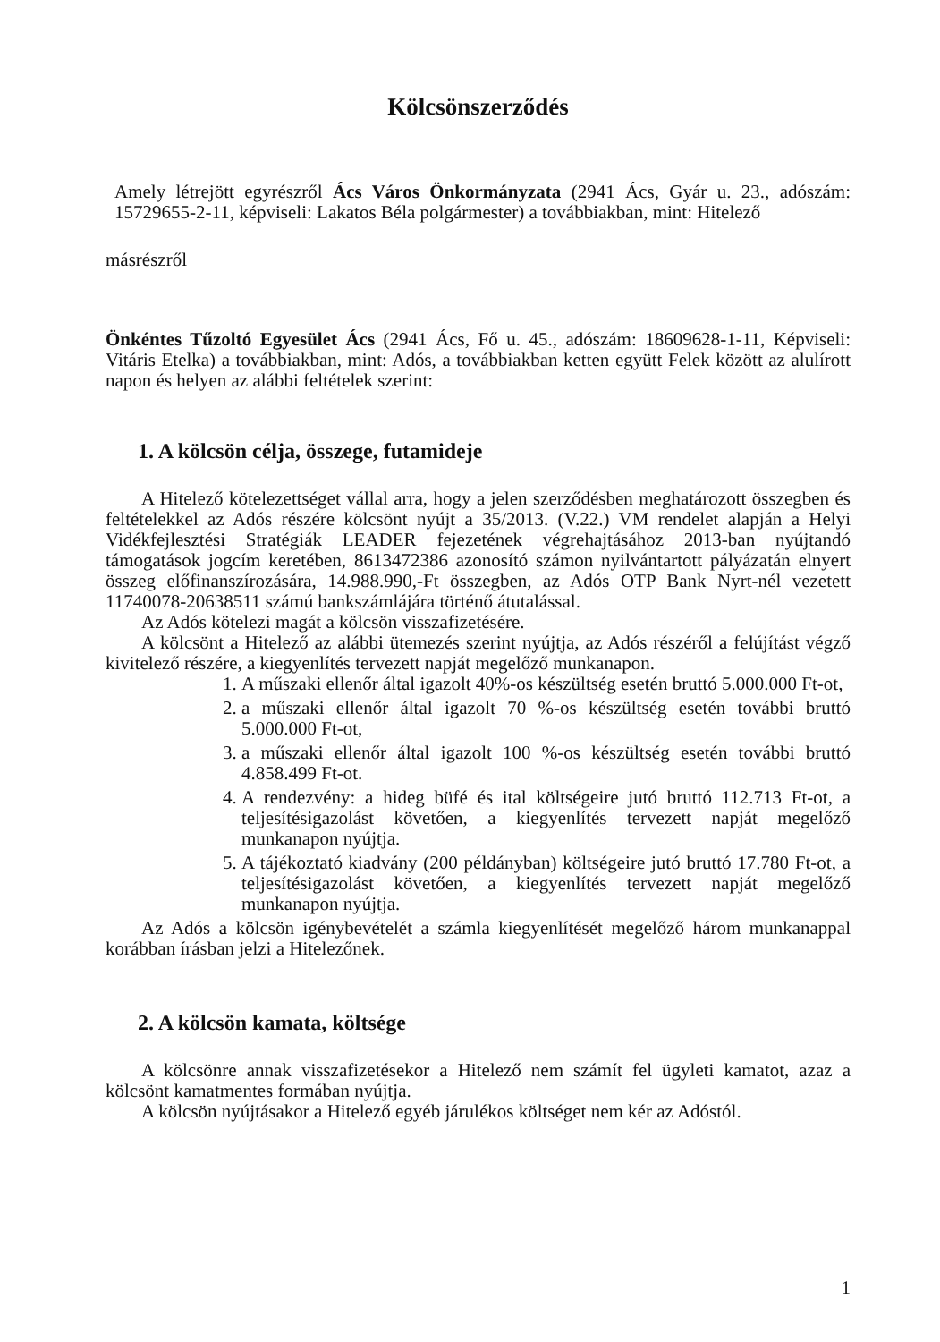Kölcsönszerződés
Amely létrejött egyrészről Ács Város Önkormányzata (2941 Ács, Gyár u. 23., adószám: 15729655-2-11, képviseli: Lakatos Béla polgármester) a továbbiakban, mint: Hitelező
másrészről
Önkéntes Tűzoltó Egyesület Ács (2941 Ács, Fő u. 45., adószám: 18609628-1-11, Képviseli: Vitáris Etelka) a továbbiakban, mint: Adós, a továbbiakban ketten együtt Felek között az alulírott napon és helyen az alábbi feltételek szerint:
1. A kölcsön célja, összege, futamideje
A Hitelező kötelezettséget vállal arra, hogy a jelen szerződésben meghatározott összegben és feltételekkel az Adós részére kölcsönt nyújt a 35/2013. (V.22.) VM rendelet alapján a Helyi Vidékfejlesztési Stratégiák LEADER fejezetének végrehajtásához 2013-ban nyújtandó támogatások jogcím keretében, 8613472386 azonosító számon nyilvántartott pályázatán elnyert összeg előfinanszírozására, 14.988.990,-Ft összegben, az Adós OTP Bank Nyrt-nél vezetett 11740078-20638511 számú bankszámlájára történő átutalással.
Az Adós kötelezi magát a kölcsön visszafizetésére.
A kölcsönt a Hitelező az alábbi ütemezés szerint nyújtja, az Adós részéről a felújítást végző kivitelező részére, a kiegyenlítés tervezett napját megelőző munkanapon.
1. A műszaki ellenőr által igazolt 40%-os készültség esetén bruttó 5.000.000 Ft-ot,
2. a műszaki ellenőr által igazolt 70 %-os készültség esetén további bruttó 5.000.000 Ft-ot,
3. a műszaki ellenőr által igazolt 100 %-os készültség esetén további bruttó 4.858.499 Ft-ot.
4. A rendezvény: a hideg büfé és ital költségeire jutó bruttó 112.713 Ft-ot, a teljesítésigazolást követően, a kiegyenlítés tervezett napját megelőző munkanapon nyújtja.
5. A tájékoztató kiadvány (200 példányban) költségeire jutó bruttó 17.780 Ft-ot, a teljesítésigazolást követően, a kiegyenlítés tervezett napját megelőző munkanapon nyújtja.
Az Adós a kölcsön igénybevételét a számla kiegyenlítését megelőző három munkanappal korábban írásban jelzi a Hitelezőnek.
2. A kölcsön kamata, költsége
A kölcsönre annak visszafizetésekor a Hitelező nem számít fel ügyleti kamatot, azaz a kölcsönt kamatmentes formában nyújtja.
A kölcsön nyújtásakor a Hitelező egyéb járulékos költséget nem kér az Adóstól.
1